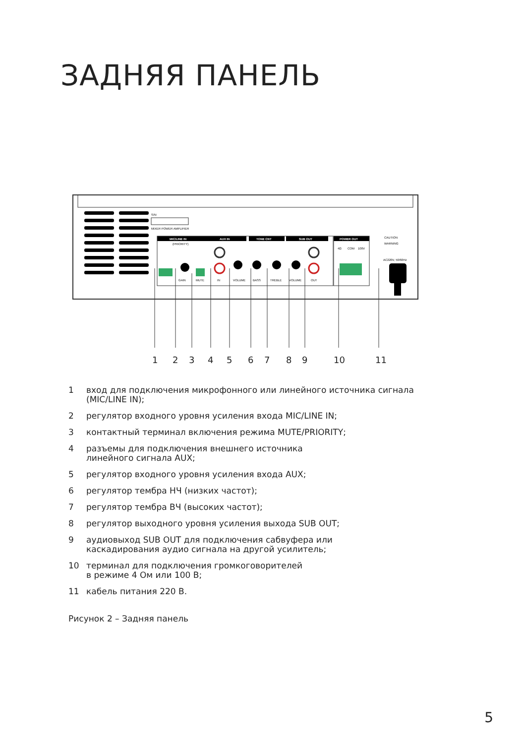ЗАДНЯЯ ПАНЕЛЬ
S/N:
MIXER POWER AMPLIFIER
MIC/LINE IN
AUX IN
TONE CNT
SUB OUT
POWER OUT
(PRIORITY)
GAIN
MUTE
IN
VOLUME
BASS
TREBLE
VOLUME
OUT
4Ω
COM
100V
AC220V, 50/60Hz
CAUTION
WARNING
1 2 3 4 5 6 7 8 9 10 11
1 вход для подключения микрофонного или линейного источника сигнала (MIC/LINE IN);
2 регулятор входного уровня усиления входа MIC/LINE IN;
3 контактный терминал включения режима MUTE/PRIORITY;
4 разъемы для подключения внешнего источника
линейного сигнала AUX;
5 регулятор входного уровня усиления входа AUX;
6 регулятор тембра НЧ (низких частот);
7 регулятор тембра ВЧ (высоких частот);
8 регулятор выходного уровня усиления выхода SUB OUT;
9 аудиовыход SUB OUT для подключения сабвуфера или
каскадирования аудио сигнала на другой усилитель;
10 терминал для подключения громкоговорителей
в режиме 4 Ом или 100 В;
11 кабель питания 220 В.
Рисунок 2 – Задняя панель
5